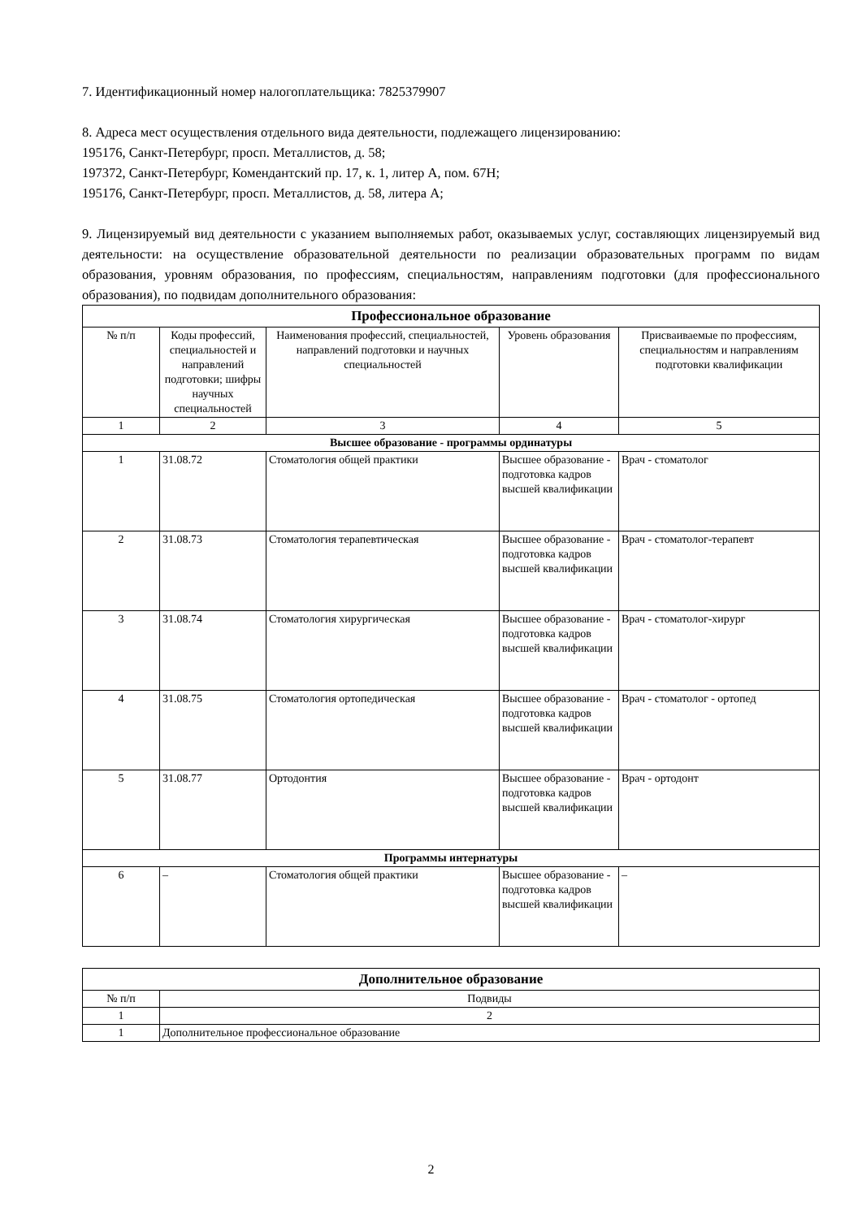7. Идентификационный номер налогоплательщика: 7825379907
8. Адреса мест осуществления отдельного вида деятельности, подлежащего лицензированию:
195176, Санкт-Петербург, просп. Металлистов, д. 58;
197372, Санкт-Петербург, Комендантский пр. 17, к. 1, литер А, пом. 67Н;
195176, Санкт-Петербург, просп. Металлистов, д. 58, литера А;
9. Лицензируемый вид деятельности с указанием выполняемых работ, оказываемых услуг, составляющих лицензируемый вид деятельности: на осуществление образовательной деятельности по реализации образовательных программ по видам образования, уровням образования, по профессиям, специальностям, направлениям подготовки (для профессионального образования), по подвидам дополнительного образования:
| Профессиональное образование | | | | |
| --- | --- | --- | --- | --- |
| № п/п | Коды профессий, специальностей и направлений подготовки; шифры научных специальностей | Наименования профессий, специальностей, направлений подготовки и научных специальностей | Уровень образования | Присваиваемые по профессиям, специальностям и направлениям подготовки квалификации |
| 1 | 2 | 3 | 4 | 5 |
| Высшее образование - программы ординатуры | | | | |
| 1 | 31.08.72 | Стоматология общей практики | Высшее образование - подготовка кадров высшей квалификации | Врач - стоматолог |
| 2 | 31.08.73 | Стоматология терапевтическая | Высшее образование - подготовка кадров высшей квалификации | Врач - стоматолог-терапевт |
| 3 | 31.08.74 | Стоматология хирургическая | Высшее образование - подготовка кадров высшей квалификации | Врач - стоматолог-хирург |
| 4 | 31.08.75 | Стоматология ортопедическая | Высшее образование - подготовка кадров высшей квалификации | Врач - стоматолог - ортопед |
| 5 | 31.08.77 | Ортодонтия | Высшее образование - подготовка кадров высшей квалификации | Врач - ортодонт |
| Программы интернатуры | | | | |
| 6 | – | Стоматология общей практики | Высшее образование - подготовка кадров высшей квалификации | – |
| Дополнительное образование | |
| --- | --- |
| № п/п | Подвиды |
| 1 | 2 |
| 1 | Дополнительное профессиональное образование |
2